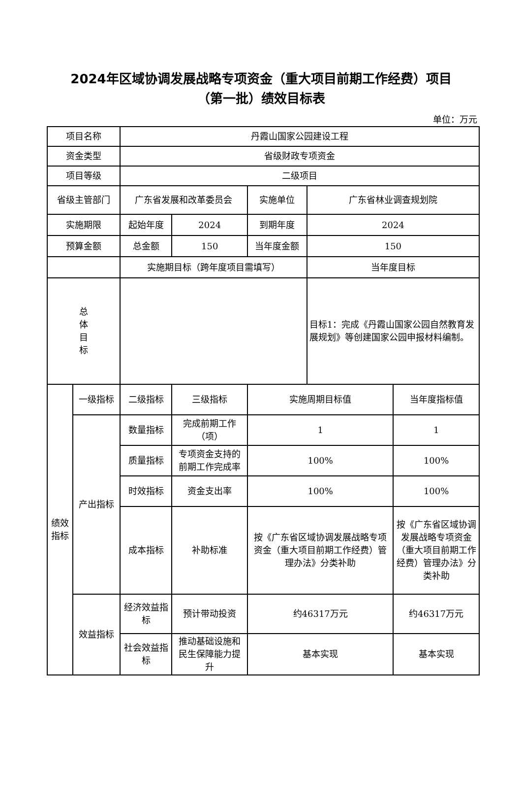2024年区域协调发展战略专项资金（重大项目前期工作经费）项目
（第一批）绩效目标表
单位：万元
| 项目名称 | | 丹霞山国家公园建设工程 | | | | |
| 资金类型 | | 省级财政专项资金 | | | | |
| 项目等级 | | 二级项目 | | | | |
| 省级主管部门 | | 广东省发展和改革委员会 | | 实施单位 | 广东省林业调查规划院 | |
| 实施期限 | | 起始年度 | 2024 | 到期年度 | 2024 | |
| 预算金额 | | 总金额 | 150 | 当年度金额 | 150 | |
| | | 实施期目标（跨年度项目需填写） | | | 当年度目标 | |
| 总 体 目 标 | | | | | 目标1：完成《丹霞山国家公园自然教育发展规划》等创建国家公园申报材料编制。 | |
| 绩效 指标 | 一级指标 | 二级指标 | 三级指标 | 实施周期目标值 | | 当年度指标值 |
| | 产出指标 | 数量指标 | 完成前期工作（项） | 1 | | 1 |
| | | 质量指标 | 专项资金支持的前期工作完成率 | 100% | | 100% |
| | | 时效指标 | 资金支出率 | 100% | | 100% |
| | | 成本指标 | 补助标准 | 按《广东省区域协调发展战略专项资金（重大项目前期工作经费）管理办法》分类补助 | | 按《广东省区域协调发展战略专项资金（重大项目前期工作经费）管理办法》分类补助 |
| | 效益指标 | 经济效益指标 | 预计带动投资 | 约46317万元 | | 约46317万元 |
| | | 社会效益指标 | 推动基础设施和民生保障能力提升 | 基本实现 | | 基本实现 |